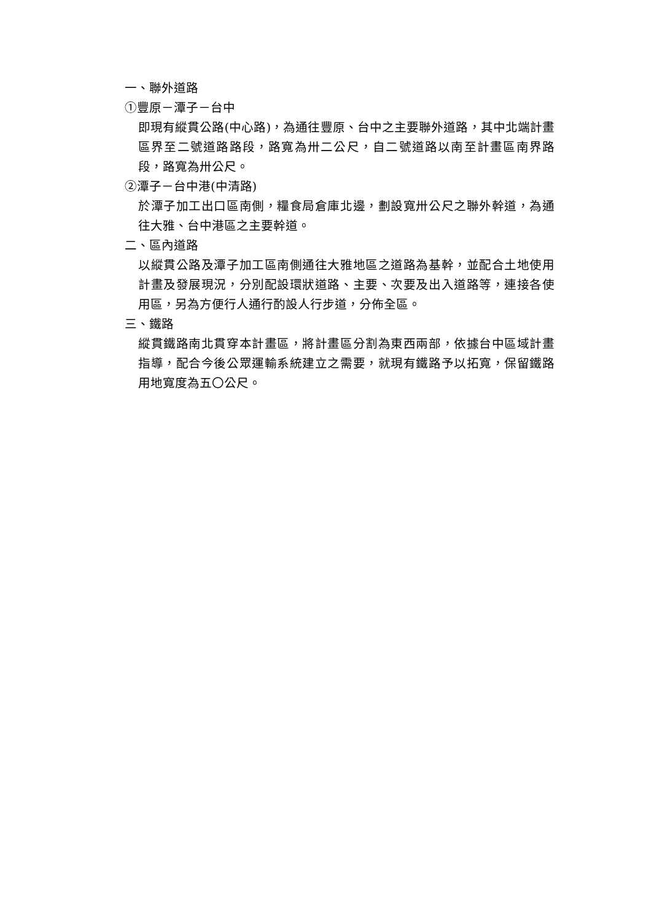一、聯外道路
①豐原－潭子－台中
即現有縱貫公路(中心路)，為通往豐原、台中之主要聯外道路，其中北端計畫區界至二號道路路段，路寬為卅二公尺，自二號道路以南至計畫區南界路段，路寬為卅公尺。
②潭子－台中港(中清路)
於潭子加工出口區南側，糧食局倉庫北邊，劃設寬卅公尺之聯外幹道，為通往大雅、台中港區之主要幹道。
二、區內道路
以縱貫公路及潭子加工區南側通往大雅地區之道路為基幹，並配合土地使用計畫及發展現況，分別配設環狀道路、主要、次要及出入道路等，連接各使用區，另為方便行人通行酌設人行步道，分佈全區。
三、鐵路
縱貫鐵路南北貫穿本計畫區，將計畫區分割為東西兩部，依據台中區域計畫指導，配合今後公眾運輸系統建立之需要，就現有鐵路予以拓寬，保留鐵路用地寬度為五〇公尺。